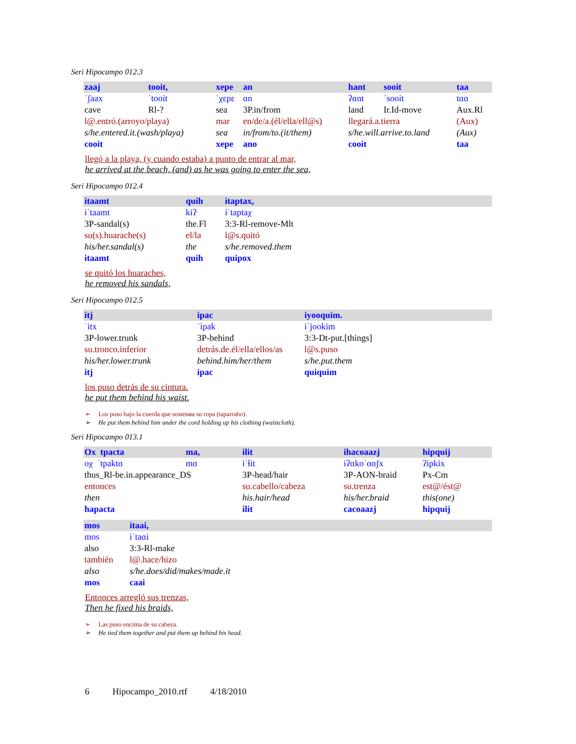Seri Hipocampo 012.3
| zaaj | tooit, | xepe | an | hant | sooit | taa |
| ˈʃaax | ˈtooit | ˈχɛpɛ | ɑn | ʔɑnt | ˈsooit | tɑɑ |
| cave | Rl-? | sea | 3P.in/from | land | Ir.Id-move | Aux.Rl |
| l@.entró.(arroyo/playa) | | mar | en/de/a.(él/ella/ell@s) | llegará.a.tierra | | (Aux) |
| s/he.entered.it.(wash/playa) | | sea | in/from/to.(it/them) | s/he.will.arrive.to.land | | (Aux) |
| cooit | | xepe | ano | cooit | | taa |
llegó a la playa, (y cuando estaba) a punto de entrar al mar,
he arrived at the beach, (and) as he was going to enter the sea,
Seri Hipocampo 012.4
| itaamt | quih | itaptax, |
| iˈtaamt | kiʔ | iˈtaptaχ |
| 3P-sandal(s) | the.Fl | 3:3-Rl-remove-Mlt |
| su(s).huarache(s) | el/la | l@s.quitó |
| his/her.sandal(s) | the | s/he.removed.them |
| itaamt | quih | quipox |
se quitó los huaraches,
he removed his sandals,
Seri Hipocampo 012.5
| itj | ipac | iyooquim. |
| ˈitx | ˈipak | iˈjookim |
| 3P-lower.trunk | 3P-behind | 3:3-Dt-put.[things] |
| su.tronco.inferior | detrás.de.él/ella/ellos/as | l@s.puso |
| his/her.lower.trunk | behind.him/her/them | s/he.put.them |
| itj | ipac | quiquim |
los puso detrás de su cintura.
he put them behind his waist.
➢ Los puso bajo la cuerda que sostenøa su ropa (taparrabo).
➢ He put them behind him under the cord holding up his clothing (waistcloth).
Seri Hipocampo 013.1
| Ox tpacta | ma, | ilit | ihacoaazj | hipquij |
| oχ ˈtpaktɑ | mɑ | iˈɬit | iʔɑkoˈɑɑʃx | ʔipkix |
| thus_Rl-be.in.appearance_DS | | 3P-head/hair | 3P-AON-braid | Px-Cm |
| entonces | | su.cabello/cabeza | su.trenza | est@/ést@ |
| then | | his.hair/head | his/her.braid | this(one) |
| hapacta | | ilit | cacoaazj | hipquij |
| mos | itaai, |
| mos | iˈtaɑi |
| also | 3:3-Rl-make |
| también | l@.hace/hizo |
| also | s/he.does/did/makes/made.it |
| mos | caai |
Entonces arregló sus trenzas,
Then he fixed his braids,
➢ Las puso encima de su cabeza.
➢ He tied them together and put them up behind his head.
6 Hipocampo_2010.rtf 4/18/2010